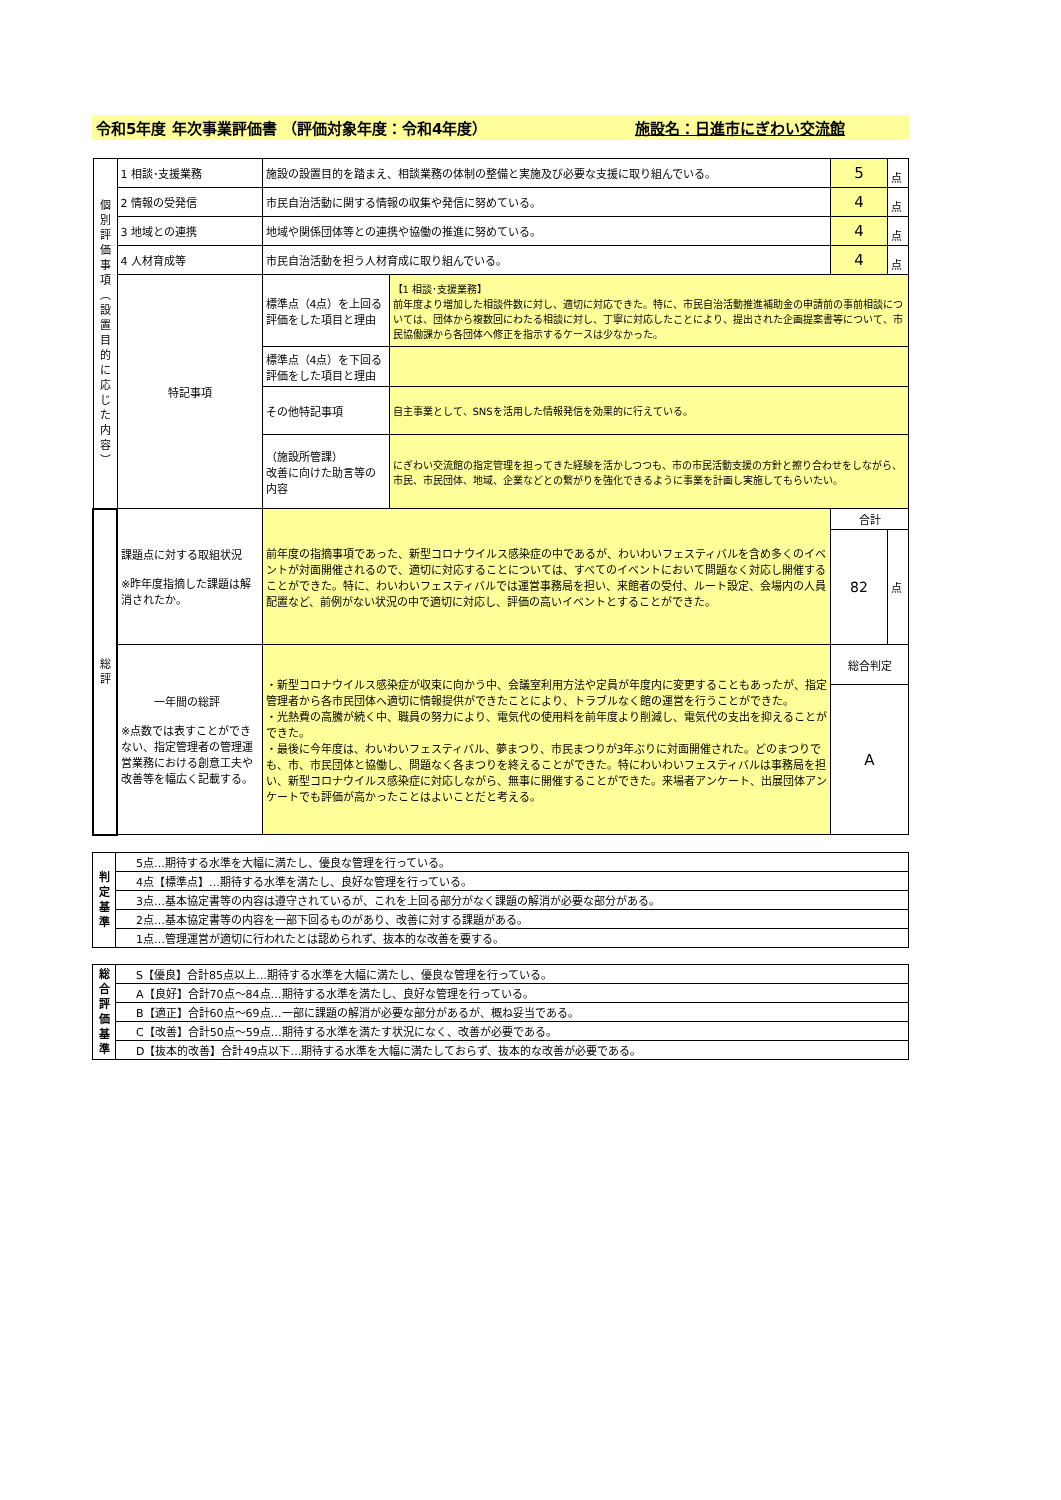令和5年度 年次事業評価書 （評価対象年度：令和4年度） 施設名：日進市にぎわい交流館
| 個 別 評 価 事 項 ︵ 設 置 目 的 に 応 じ た 内 容 ︶ | 1 相談･支援業務 | 施設の設置目的を踏まえ、相談業務の体制の整備と実施及び必要な支援に取り組んでいる。 | | 5 | 点 |
| | 2 情報の受発信 | 市民自治活動に関する情報の収集や発信に努めている。 | | 4 | 点 |
| | 3 地域との連携 | 地域や関係団体等との連携や協働の推進に努めている。 | | 4 | 点 |
| | 4 人材育成等 | 市民自治活動を担う人材育成に取り組んでいる。 | | 4 | 点 |
| | 特記事項 | 標準点（4点）を上回る評価をした項目と理由 | 【1 相談･支援業務】 前年度より増加した相談件数に対し、適切に対応できた。特に、市民自治活動推進補助金の申請前の事前相談については、団体から複数回にわたる相談に対し、丁寧に対応したことにより、提出された企画提案書等について、市民協働課から各団体へ修正を指示するケースは少なかった。 | | |
| | | 標準点（4点）を下回る評価をした項目と理由 | | | |
| | | その他特記事項 | 自主事業として、SNSを活用した情報発信を効果的に行えている。 | | |
| | | （施設所管課） 改善に向けた助言等の内容 | にぎわい交流館の指定管理を担ってきた経験を活かしつつも、市の市民活動支援の方針と擦り合わせをしながら、市民、市民団体、地域、企業などとの繋がりを強化できるように事業を計画し実施してもらいたい。 | | |
| 総 評 | 課題点に対する取組状況 ※昨年度指摘した課題は解消されたか。 | 前年度の指摘事項であった、新型コロナウイルス感染症の中であるが、わいわいフェスティバルを含め多くのイベントが対面開催されるので、適切に対応することについては、すべてのイベントにおいて問題なく対応し開催することができた。特に、わいわいフェスティバルでは運営事務局を担い、来館者の受付、ルート設定、会場内の人員配置など、前例がない状況の中で適切に対応し、評価の高いイベントとすることができた。 | | 合計 | |
| | | | | 82 | 点 |
| | 一年間の総評 ※点数では表すことができない、指定管理者の管理運営業務における創意工夫や改善等を幅広く記載する。 | ・新型コロナウイルス感染症が収束に向かう中、会議室利用方法や定員が年度内に変更することもあったが、指定管理者から各市民団体へ適切に情報提供ができたことにより、トラブルなく館の運営を行うことができた。 ・光熱費の高騰が続く中、職員の努力により、電気代の使用料を前年度より削減し、電気代の支出を抑えることができた。 ・最後に今年度は、わいわいフェスティバル、夢まつり、市民まつりが3年ぶりに対面開催された。どのまつりでも、市、市民団体と協働し、問題なく各まつりを終えることができた。特にわいわいフェスティバルは事務局を担い、新型コロナウイルス感染症に対応しながら、無事に開催することができた。来場者アンケート、出展団体アンケートでも評価が高かったことはよいことだと考える。 | | 総合判定 | |
| | | | | A | |
| 判 定 基 準 | 5点…期待する水準を大幅に満たし、優良な管理を行っている。 |
| | 4点【標準点】…期待する水準を満たし、良好な管理を行っている。 |
| | 3点…基本協定書等の内容は遵守されているが、これを上回る部分がなく課題の解消が必要な部分がある。 |
| | 2点…基本協定書等の内容を一部下回るものがあり、改善に対する課題がある。 |
| | 1点…管理運営が適切に行われたとは認められず、抜本的な改善を要する。 |
| 総 合 評 価 基 準 | S【優良】合計85点以上…期待する水準を大幅に満たし、優良な管理を行っている。 |
| | A【良好】合計70点～84点…期待する水準を満たし、良好な管理を行っている。 |
| | B【適正】合計60点～69点…一部に課題の解消が必要な部分があるが、概ね妥当である。 |
| | C【改善】合計50点～59点…期待する水準を満たす状況になく、改善が必要である。 |
| | D【抜本的改善】合計49点以下…期待する水準を大幅に満たしておらず、抜本的な改善が必要である。 |